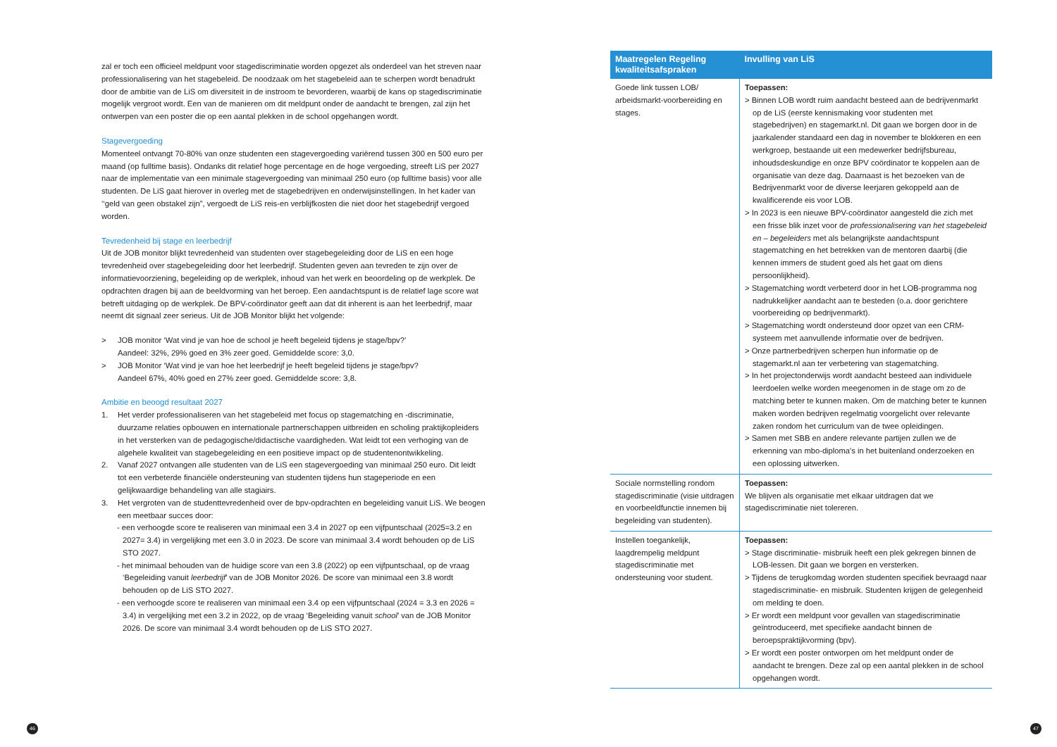zal er toch een officieel meldpunt voor stagediscriminatie worden opgezet als onderdeel van het streven naar professionalisering van het stagebeleid. De noodzaak om het stagebeleid aan te scherpen wordt benadrukt door de ambitie van de LiS om diversiteit in de instroom te bevorderen, waarbij de kans op stagediscriminatie mogelijk vergroot wordt. Een van de manieren om dit meldpunt onder de aandacht te brengen, zal zijn het ontwerpen van een poster die op een aantal plekken in de school opgehangen wordt.
Stagevergoeding
Momenteel ontvangt 70-80% van onze studenten een stagevergoeding variërend tussen 300 en 500 euro per maand (op fulltime basis). Ondanks dit relatief hoge percentage en de hoge vergoeding, streeft LiS per 2027 naar de implementatie van een minimale stagevergoeding van minimaal 250 euro (op fulltime basis) voor alle studenten. De LiS gaat hierover in overleg met de stagebedrijven en onderwijsinstellingen. In het kader van ‘‘geld van geen obstakel zijn”, vergoedt de LiS reis-en verblijfkosten die niet door het stagebedrijf vergoed worden.
Tevredenheid bij stage en leerbedrijf
Uit de JOB monitor blijkt tevredenheid van studenten over stagebegeleiding door de LiS en een hoge tevredenheid over stagebegeleiding door het leerbedrijf. Studenten geven aan tevreden te zijn over de informatievoorziening, begeleiding op de werkplek, inhoud van het werk en beoordeling op de werkplek. De opdrachten dragen bij aan de beeldvorming van het beroep. Een aandachtspunt is de relatief lage score wat betreft uitdaging op de werkplek. De BPV-coördinator geeft aan dat dit inherent is aan het leerbedrijf, maar neemt dit signaal zeer serieus. Uit de JOB Monitor blijkt het volgende:
> JOB monitor ‘Wat vind je van hoe de school je heeft begeleid tijdens je stage/bpv?’
Aandeel: 32%, 29% goed en 3% zeer goed. Gemiddelde score: 3,0.
> JOB Monitor ‘Wat vind je van hoe het leerbedrijf je heeft begeleid tijdens je stage/bpv?
Aandeel 67%, 40% goed en 27% zeer goed. Gemiddelde score: 3,8.
Ambitie en beoogd resultaat 2027
1. Het verder professionaliseren van het stagebeleid met focus op stagematching en -discriminatie, duurzame relaties opbouwen en internationale partnerschappen uitbreiden en scholing praktijkopleiders in het versterken van de pedagogische/didactische vaardigheden. Wat leidt tot een verhoging van de algehele kwaliteit van stagebegeleiding en een positieve impact op de studentenontwikkeling.
2. Vanaf 2027 ontvangen alle studenten van de LiS een stagevergoeding van minimaal 250 euro. Dit leidt tot een verbeterde financiële ondersteuning van studenten tijdens hun stageperiode en een gelijkwaardige behandeling van alle stagiairs.
3. Het vergroten van de studenttevredenheid over de bpv-opdrachten en begeleiding vanuit LiS. We beogen een meetbaar succes door:
- een verhoogde score te realiseren van minimaal een 3.4 in 2027 op een vijfpuntschaal (2025=3.2 en 2027= 3.4) in vergelijking met een 3.0 in 2023. De score van minimaal 3.4 wordt behouden op de LiS STO 2027.
- het minimaal behouden van de huidige score van een 3.8 (2022) op een vijfpuntschaal, op de vraag ‘Begeleiding vanuit leerbedrijf’ van de JOB Monitor 2026. De score van minimaal een 3.8 wordt behouden op de LiS STO 2027.
- een verhoogde score te realiseren van minimaal een 3.4 op een vijfpuntschaal (2024 = 3.3 en 2026 = 3.4) in vergelijking met een 3.2 in 2022, op de vraag ‘Begeleiding vanuit school’ van de JOB Monitor 2026. De score van minimaal 3.4 wordt behouden op de LiS STO 2027.
| Maatregelen Regeling kwaliteitsafspraken | Invulling van LiS |
| --- | --- |
| Goede link tussen LOB/ arbeidsmarkt-voorbereiding en stages. | Toepassen: > Binnen LOB wordt ruim aandacht besteed aan de bedrijvenmarkt op de LiS (eerste kennismaking voor studenten met stagebedrijven) en stagemarkt.nl. Dit gaan we borgen door in de jaarkalender standaard een dag in november te blokkeren en een werkgroep, bestaande uit een medewerker bedrijfsbureau, inhoudsdeskundige en onze BPV coördinator te koppelen aan de organisatie van deze dag. Daarnaast is het bezoeken van de Bedrijvenmarkt voor de diverse leerjaren gekoppeld aan de kwalificerende eis voor LOB. > In 2023 is een nieuwe BPV-coördinator aangesteld die zich met een frisse blik inzet voor de professionalisering van het stagebeleid en – begeleiders met als belangrijkste aandachtspunt stagematching en het betrekken van de mentoren daarbij (die kennen immers de student goed als het gaat om diens persoonlijkheid). > Stagematching wordt verbeterd door in het LOB-programma nog nadrukkelijker aandacht aan te besteden (o.a. door gerichtere voorbereiding op bedrijvenmarkt). > Stagematching wordt ondersteund door opzet van een CRM-systeem met aanvullende informatie over de bedrijven. > Onze partnerbedrijven scherpen hun informatie op de stagemarkt.nl aan ter verbetering van stagematching. > In het projectonderwijs wordt aandacht besteed aan individuele leerdoelen welke worden meegenomen in de stage om zo de matching beter te kunnen maken. Om de matching beter te kunnen maken worden bedrijven regelmatig voorgelicht over relevante zaken rondom het curriculum van de twee opleidingen. > Samen met SBB en andere relevante partijen zullen we de erkenning van mbo-diploma's in het buitenland onderzoeken en een oplossing uitwerken. |
| Sociale normstelling rondom stagediscriminatie (visie uitdragen en voorbeeldfunctie innemen bij begeleiding van studenten). | Toepassen: We blijven als organisatie met elkaar uitdragen dat we stagediscriminatie niet tolereren. |
| Instellen toegankelijk, laagdrempelig meldpunt stagediscriminatie met ondersteuning voor student. | Toepassen: > Stage discriminatie- misbruik heeft een plek gekregen binnen de LOB-lessen. Dit gaan we borgen en versterken. > Tijdens de terugkomdag worden studenten specifiek bevraagd naar stagediscriminatie- en misbruik. Studenten krijgen de gelegenheid om melding te doen. > Er wordt een meldpunt voor gevallen van stagediscriminatie geïntroduceerd, met specifieke aandacht binnen de beroepspraktijkvorming (bpv). > Er wordt een poster ontworpen om het meldpunt onder de aandacht te brengen. Deze zal op een aantal plekken in de school opgehangen wordt. |
46 47